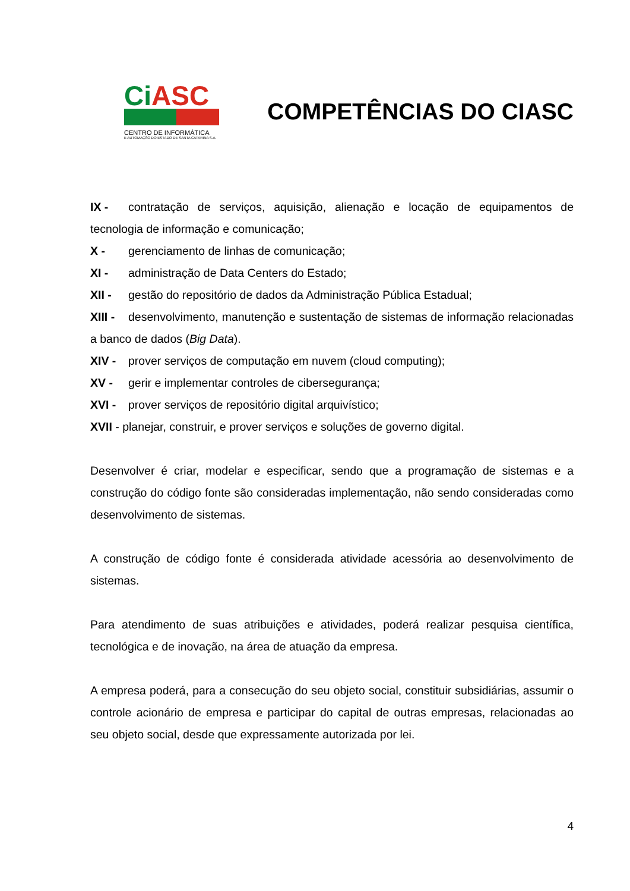Ci ASC
CENTRO DE INFORMÁTICA
E AUTOMAÇÃO DO ESTADO DE SANTA CATARINA S.A.
COMPETÊNCIAS DO CIASC
IX - contratação de serviços, aquisição, alienação e locação de equipamentos de tecnologia de informação e comunicação;
X - gerenciamento de linhas de comunicação;
XI - administração de Data Centers do Estado;
XII - gestão do repositório de dados da Administração Pública Estadual;
XIII - desenvolvimento, manutenção e sustentação de sistemas de informação relacionadas a banco de dados (Big Data).
XIV - prover serviços de computação em nuvem (cloud computing);
XV - gerir e implementar controles de cibersegurança;
XVI - prover serviços de repositório digital arquivístico;
XVII - planejar, construir, e prover serviços e soluções de governo digital.
Desenvolver é criar, modelar e especificar, sendo que a programação de sistemas e a construção do código fonte são consideradas implementação, não sendo consideradas como desenvolvimento de sistemas.
A construção de código fonte é considerada atividade acessória ao desenvolvimento de sistemas.
Para atendimento de suas atribuições e atividades, poderá realizar pesquisa científica, tecnológica e de inovação, na área de atuação da empresa.
A empresa poderá, para a consecução do seu objeto social, constituir subsidiárias, assumir o controle acionário de empresa e participar do capital de outras empresas, relacionadas ao seu objeto social, desde que expressamente autorizada por lei.
4